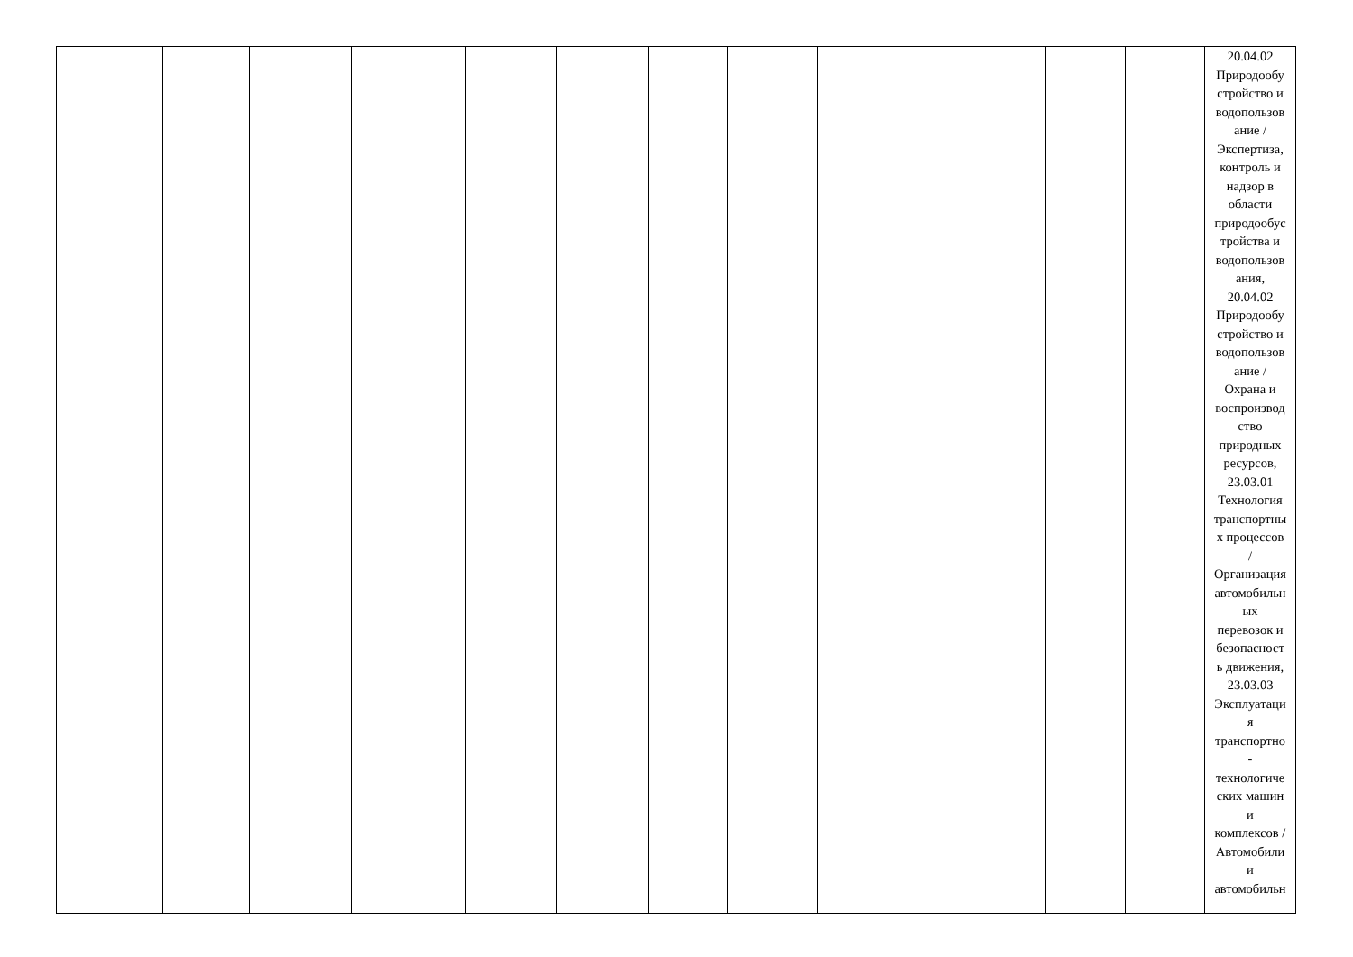| | | | | | | | | | | | 20.04.02 Природообу стройство и водопользов ание / Экспертиза, контроль и надзор в области природообус тройства и водопользов ания, 20.04.02 Природообу стройство и водопользов ание / Охрана и воспроизвод ство природных ресурсов, 23.03.01 Технология транспортны х процессов / Организация автомобильн ых перевозок и безопасност ь движения, 23.03.03 Эксплуатаци я транспортно - технологиче ских машин и комплексов / Автомобили и автомобильн |